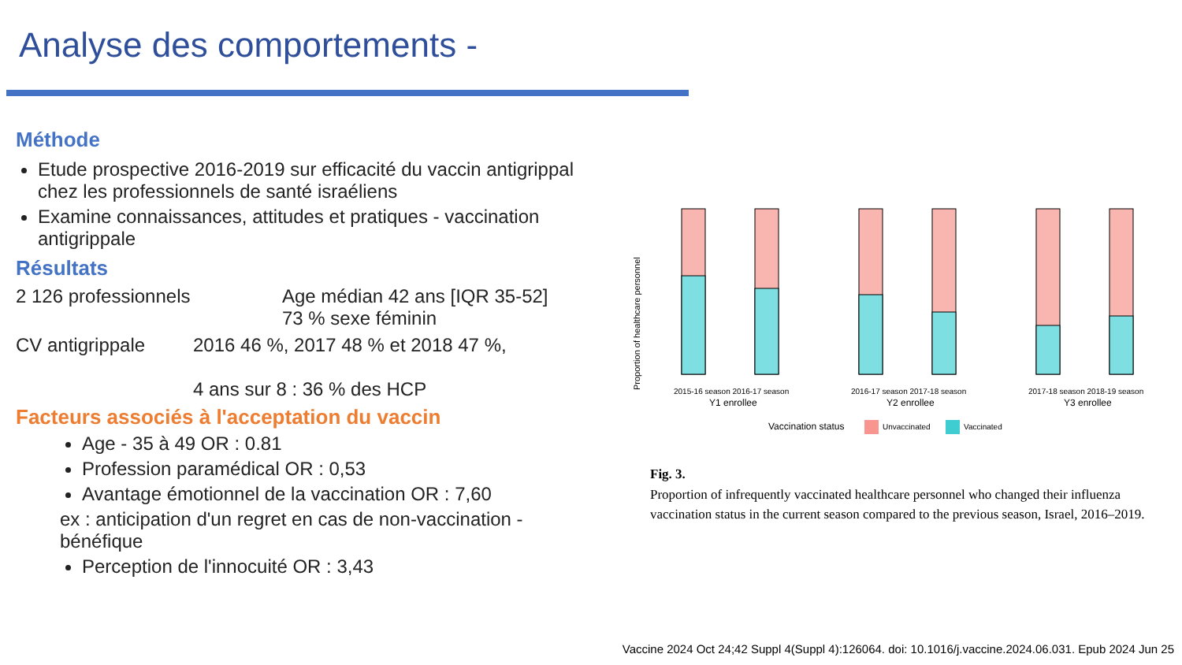Analyse des comportements -
Méthode
Etude prospective 2016-2019 sur efficacité du vaccin antigrippal chez les professionnels de santé israéliens
Examine connaissances, attitudes et pratiques - vaccination antigrippale
Résultats
2 126 professionnels Age médian 42 ans [IQR 35-52]
73 % sexe féminin
CV antigrippale 2016 46 %, 2017 48 % et 2018 47 %,
4 ans sur 8 : 36 % des HCP
Facteurs associés à l'acceptation du vaccin
Age - 35 à 49 OR : 0.81
Profession paramédical OR : 0,53
Avantage émotionnel de la vaccination OR : 7,60
ex : anticipation d'un regret en cas de non-vaccination - bénéfique
Perception de l'innocuité OR : 3,43
Proportion of healthcare personnel
2015-16 season 2016-17 season
Y1 enrollee
2016-17 season 2017-18 season
Y2 enrollee
2017-18 season 2018-19 season
Y3 enrollee
Vaccination status
Unvaccinated
Vaccinated
Fig. 3.
Proportion of infrequently vaccinated healthcare personnel who changed their influenza vaccination status in the current season compared to the previous season, Israel, 2016–2019.
Vaccine 2024 Oct 24;42 Suppl 4(Suppl 4):126064. doi: 10.1016/j.vaccine.2024.06.031. Epub 2024 Jun 25